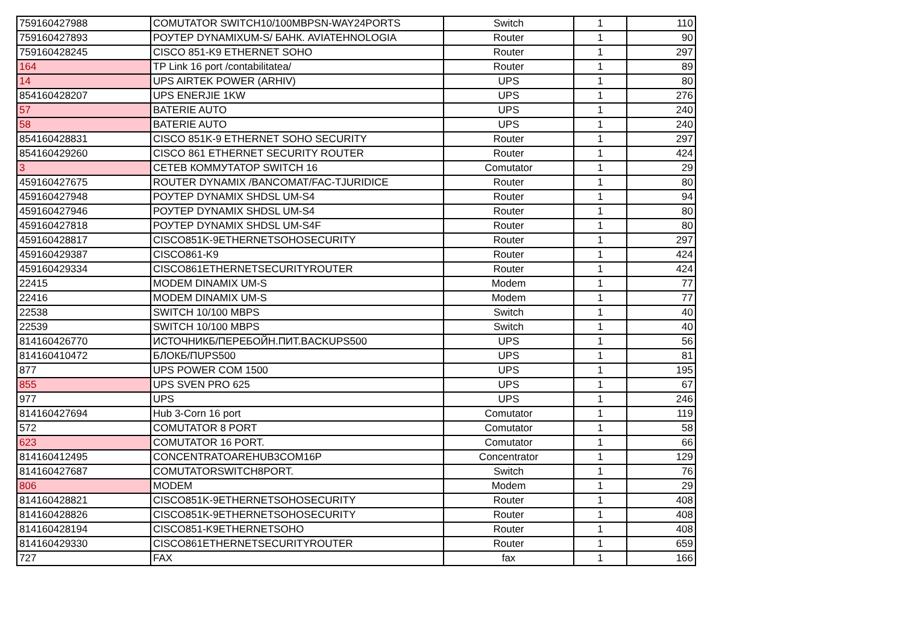| 759160427988 | COMUTATOR SWITCH10/100MBPSN-WAY24PORTS | Switch | 1 | 110 |
| 759160427893 | РОУТЕР DYNAMIXUM-S/ БАНК. AVIATEHNOLOGIA | Router | 1 | 90 |
| 759160428245 | CISCO 851-K9 ETHERNET SOHO | Router | 1 | 297 |
| 164 | TP Link 16 port /contabilitatea/ | Router | 1 | 89 |
| 14 | UPS AIRTEK POWER (ARHIV) | UPS | 1 | 80 |
| 854160428207 | UPS ENERJIE 1KW | UPS | 1 | 276 |
| 57 | BATERIE AUTO | UPS | 1 | 240 |
| 58 | BATERIE AUTO | UPS | 1 | 240 |
| 854160428831 | CISCO 851K-9 ETHERNET SOHO SECURITY | Router | 1 | 297 |
| 854160429260 | CISCO 861 ETHERNET SECURITY ROUTER | Router | 1 | 424 |
| 3 | СЕТЕВ КОММУТАТОР SWITCH 16 | Comutator | 1 | 29 |
| 459160427675 | ROUTER DYNAMIX /BANCOMAT/FAC-TJURIDICE | Router | 1 | 80 |
| 459160427948 | РОУТЕР DYNAMIX SHDSL UM-S4 | Router | 1 | 94 |
| 459160427946 | РОУТЕР DYNAMIX SHDSL UM-S4 | Router | 1 | 80 |
| 459160427818 | РОУТЕР DYNAMIX SHDSL UM-S4F | Router | 1 | 80 |
| 459160428817 | CISCO851K-9ETHERNETSOHOSECURITY | Router | 1 | 297 |
| 459160429387 | CISCO861-K9 | Router | 1 | 424 |
| 459160429334 | CISCO861ETHERNETSECURITYROUTER | Router | 1 | 424 |
| 22415 | MODEM DINAMIX UM-S | Modem | 1 | 77 |
| 22416 | MODEM DINAMIX UM-S | Modem | 1 | 77 |
| 22538 | SWITCH 10/100 MBPS | Switch | 1 | 40 |
| 22539 | SWITCH 10/100 MBPS | Switch | 1 | 40 |
| 814160426770 | ИСТОЧНИКБ/ПЕРЕБОЙН.ПИТ.BACKUPS500 | UPS | 1 | 56 |
| 814160410472 | БЛОКБ/ПUPS500 | UPS | 1 | 81 |
| 877 | UPS POWER COM 1500 | UPS | 1 | 195 |
| 855 | UPS SVEN PRO 625 | UPS | 1 | 67 |
| 977 | UPS | UPS | 1 | 246 |
| 814160427694 | Hub 3-Corn 16 port | Comutator | 1 | 119 |
| 572 | COMUTATOR 8 PORT | Comutator | 1 | 58 |
| 623 | COMUTATOR 16 PORT. | Comutator | 1 | 66 |
| 814160412495 | CONCENTRATOAREHUB3COM16P | Concentrator | 1 | 129 |
| 814160427687 | COMUTATORSWITCH8PORT. | Switch | 1 | 76 |
| 806 | MODEM | Modem | 1 | 29 |
| 814160428821 | CISCO851K-9ETHERNETSOHOSECURITY | Router | 1 | 408 |
| 814160428826 | CISCO851K-9ETHERNETSOHOSECURITY | Router | 1 | 408 |
| 814160428194 | CISCO851-K9ETHERNETSOHO | Router | 1 | 408 |
| 814160429330 | CISCO861ETHERNETSECURITYROUTER | Router | 1 | 659 |
| 727 | FAX | fax | 1 | 166 |